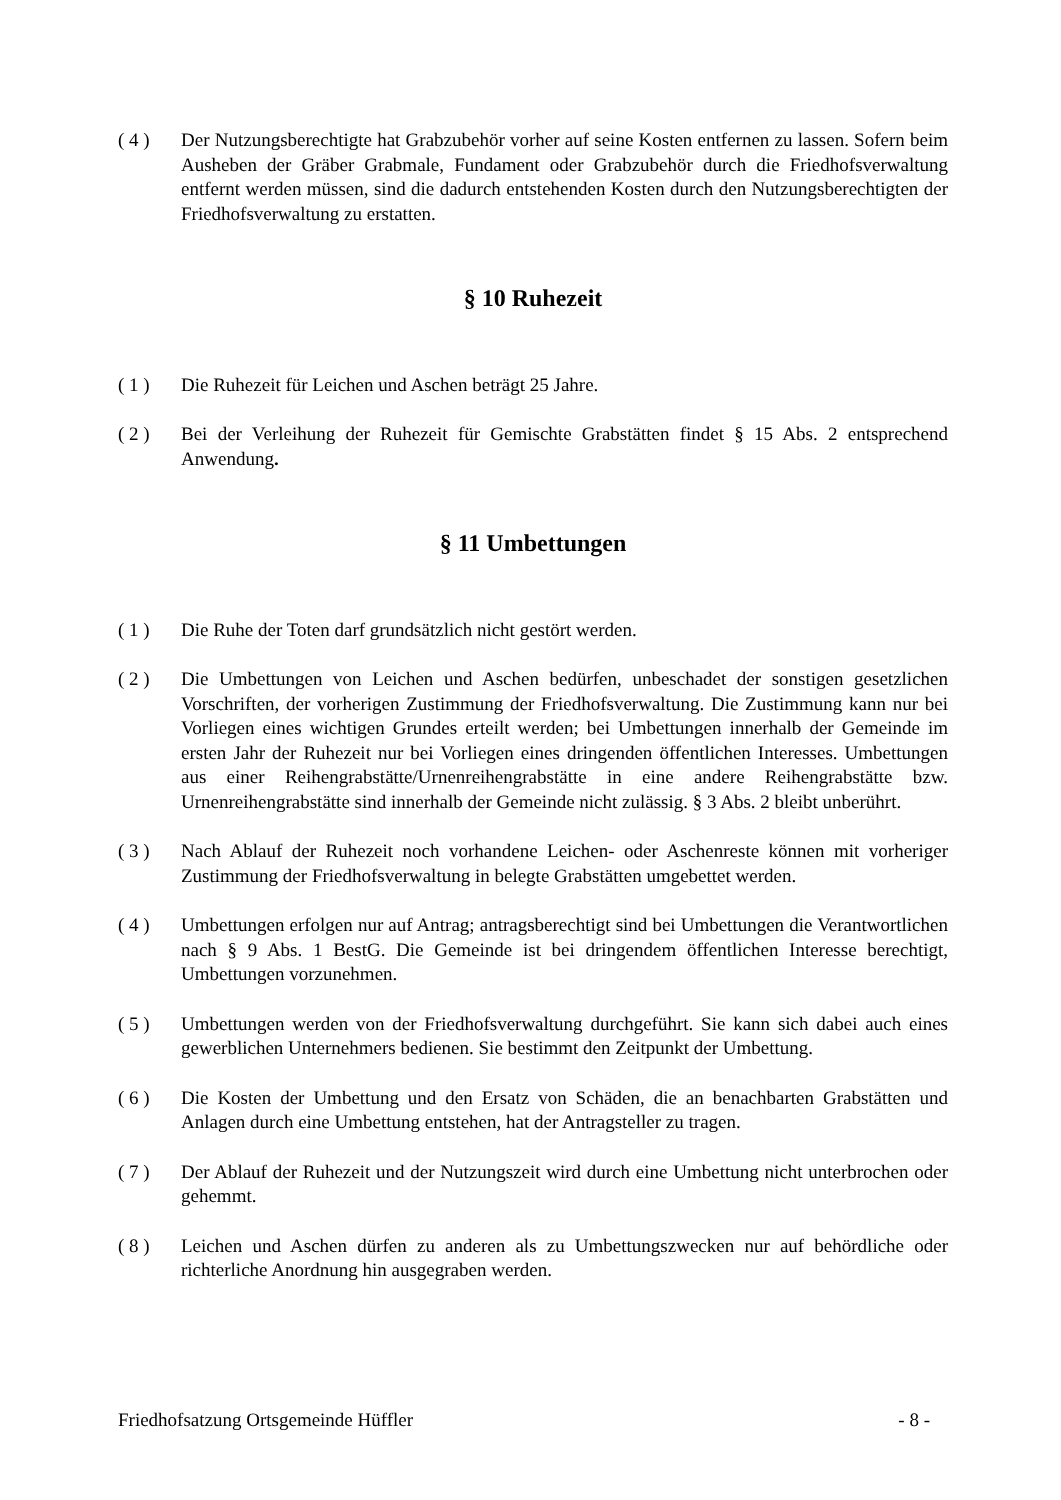( 4 ) Der Nutzungsberechtigte hat Grabzubehör vorher auf seine Kosten entfernen zu lassen. Sofern beim Ausheben der Gräber Grabmale, Fundament oder Grabzubehör durch die Friedhofsverwaltung entfernt werden müssen, sind die dadurch entstehenden Kosten durch den Nutzungsberechtigten der Friedhofsverwaltung zu erstatten.
§ 10 Ruhezeit
( 1 ) Die Ruhezeit für Leichen und Aschen beträgt 25 Jahre.
( 2 ) Bei der Verleihung der Ruhezeit für Gemischte Grabstätten findet § 15 Abs. 2 entsprechend Anwendung.
§ 11 Umbettungen
( 1 ) Die Ruhe der Toten darf grundsätzlich nicht gestört werden.
( 2 ) Die Umbettungen von Leichen und Aschen bedürfen, unbeschadet der sonstigen gesetzlichen Vorschriften, der vorherigen Zustimmung der Friedhofsverwaltung. Die Zustimmung kann nur bei Vorliegen eines wichtigen Grundes erteilt werden; bei Umbettungen innerhalb der Gemeinde im ersten Jahr der Ruhezeit nur bei Vorliegen eines dringenden öffentlichen Interesses. Umbettungen aus einer Reihengrabstätte/Urnenreihengrabstätte in eine andere Reihengrabstätte bzw. Urnenreihengrabstätte sind innerhalb der Gemeinde nicht zulässig. § 3 Abs. 2 bleibt unberührt.
( 3 ) Nach Ablauf der Ruhezeit noch vorhandene Leichen- oder Aschenreste können mit vorheriger Zustimmung der Friedhofsverwaltung in belegte Grabstätten umgebettet werden.
( 4 ) Umbettungen erfolgen nur auf Antrag; antragsberechtigt sind bei Umbettungen die Verantwortlichen nach § 9 Abs. 1 BestG. Die Gemeinde ist bei dringendem öffentlichen Interesse berechtigt, Umbettungen vorzunehmen.
( 5 ) Umbettungen werden von der Friedhofsverwaltung durchgeführt. Sie kann sich dabei auch eines gewerblichen Unternehmers bedienen. Sie bestimmt den Zeitpunkt der Umbettung.
( 6 ) Die Kosten der Umbettung und den Ersatz von Schäden, die an benachbarten Grabstätten und Anlagen durch eine Umbettung entstehen, hat der Antragsteller zu tragen.
( 7 ) Der Ablauf der Ruhezeit und der Nutzungszeit wird durch eine Umbettung nicht unterbrochen oder gehemmt.
( 8 ) Leichen und Aschen dürfen zu anderen als zu Umbettungszwecken nur auf behördliche oder richterliche Anordnung hin ausgegraben werden.
Friedhofsatzung Ortsgemeinde Hüffler - 8 -